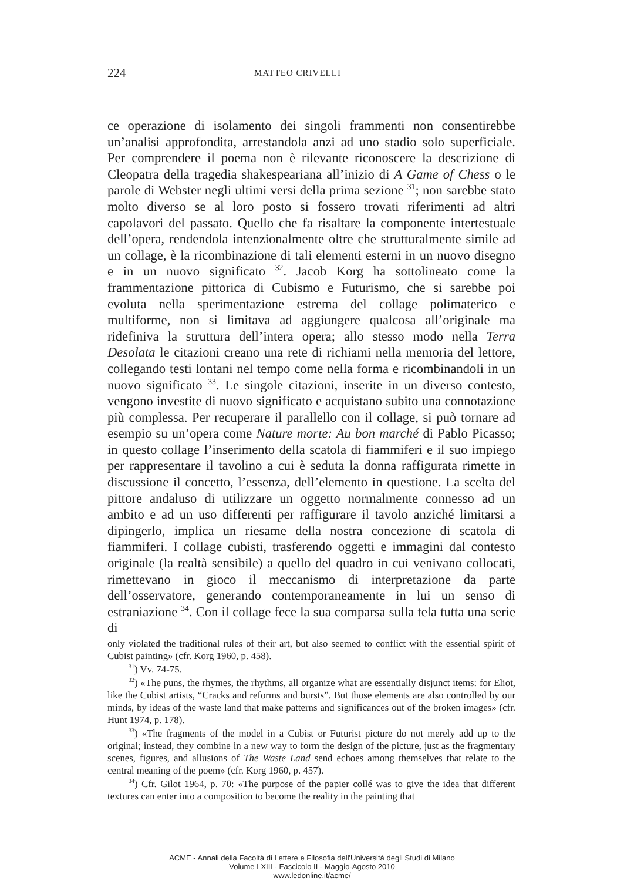224 MATTEO CRIVELLI
ce operazione di isolamento dei singoli frammenti non consentirebbe un’analisi approfondita, arrestandola anzi ad uno stadio solo superficiale. Per comprendere il poema non è rilevante riconoscere la descrizione di Cleopatra della tragedia shakespeariana all’inizio di A Game of Chess o le parole di Webster negli ultimi versi della prima sezione <sup>31</sup>; non sarebbe stato molto diverso se al loro posto si fossero trovati riferimenti ad altri capolavori del passato. Quello che fa risaltare la componente intertestuale dell’opera, rendendola intenzionalmente oltre che strutturalmente simile ad un collage, è la ricombinazione di tali elementi esterni in un nuovo disegno e in un nuovo significato <sup>32</sup>. Jacob Korg ha sottolineato come la frammentazione pittorica di Cubismo e Futurismo, che si sarebbe poi evoluta nella sperimentazione estrema del collage polimaterico e multiforme, non si limitava ad aggiungere qualcosa all’originale ma ridefiniva la struttura dell’intera opera; allo stesso modo nella Terra Desolata le citazioni creano una rete di richiami nella memoria del lettore, collegando testi lontani nel tempo come nella forma e ricombinandoli in un nuovo significato <sup>33</sup>. Le singole citazioni, inserite in un diverso contesto, vengono investite di nuovo significato e acquistano subito una connotazione più complessa. Per recuperare il parallello con il collage, si può tornare ad esempio su un’opera come Nature morte: Au bon marché di Pablo Picasso; in questo collage l’inserimento della scatola di fiammiferi e il suo impiego per rappresentare il tavolino a cui è seduta la donna raffigurata rimette in discussione il concetto, l’essenza, dell’elemento in questione. La scelta del pittore andaluso di utilizzare un oggetto normalmente connesso ad un ambito e ad un uso differenti per raffigurare il tavolo anziché limitarsi a dipingerlo, implica un riesame della nostra concezione di scatola di fiammiferi. I collage cubisti, trasferendo oggetti e immagini dal contesto originale (la realtà sensibile) a quello del quadro in cui venivano collocati, rimettevano in gioco il meccanismo di interpretazione da parte dell’osservatore, generando contemporaneamente in lui un senso di estraniazione <sup>34</sup>. Con il collage fece la sua comparsa sulla tela tutta una serie di
only violated the traditional rules of their art, but also seemed to conflict with the essential spirit of Cubist painting» (cfr. Korg 1960, p. 458).
<sup>31</sup>) Vv. 74-75.
<sup>32</sup>) «The puns, the rhymes, the rhythms, all organize what are essentially disjunct items: for Eliot, like the Cubist artists, “Cracks and reforms and bursts”. But those elements are also controlled by our minds, by ideas of the waste land that make patterns and significances out of the broken images» (cfr. Hunt 1974, p. 178).
<sup>33</sup>) «The fragments of the model in a Cubist or Futurist picture do not merely add up to the original; instead, they combine in a new way to form the design of the picture, just as the fragmentary scenes, figures, and allusions of The Waste Land send echoes among themselves that relate to the central meaning of the poem» (cfr. Korg 1960, p. 457).
<sup>34</sup>) Cfr. Gilot 1964, p. 70: «The purpose of the papier collé was to give the idea that different textures can enter into a composition to become the reality in the painting that
ACME - Annali della Facoltà di Lettere e Filosofia dell'Università degli Studi di Milano
Volume LXIII - Fascicolo II - Maggio-Agosto 2010
www.ledonline.it/acme/